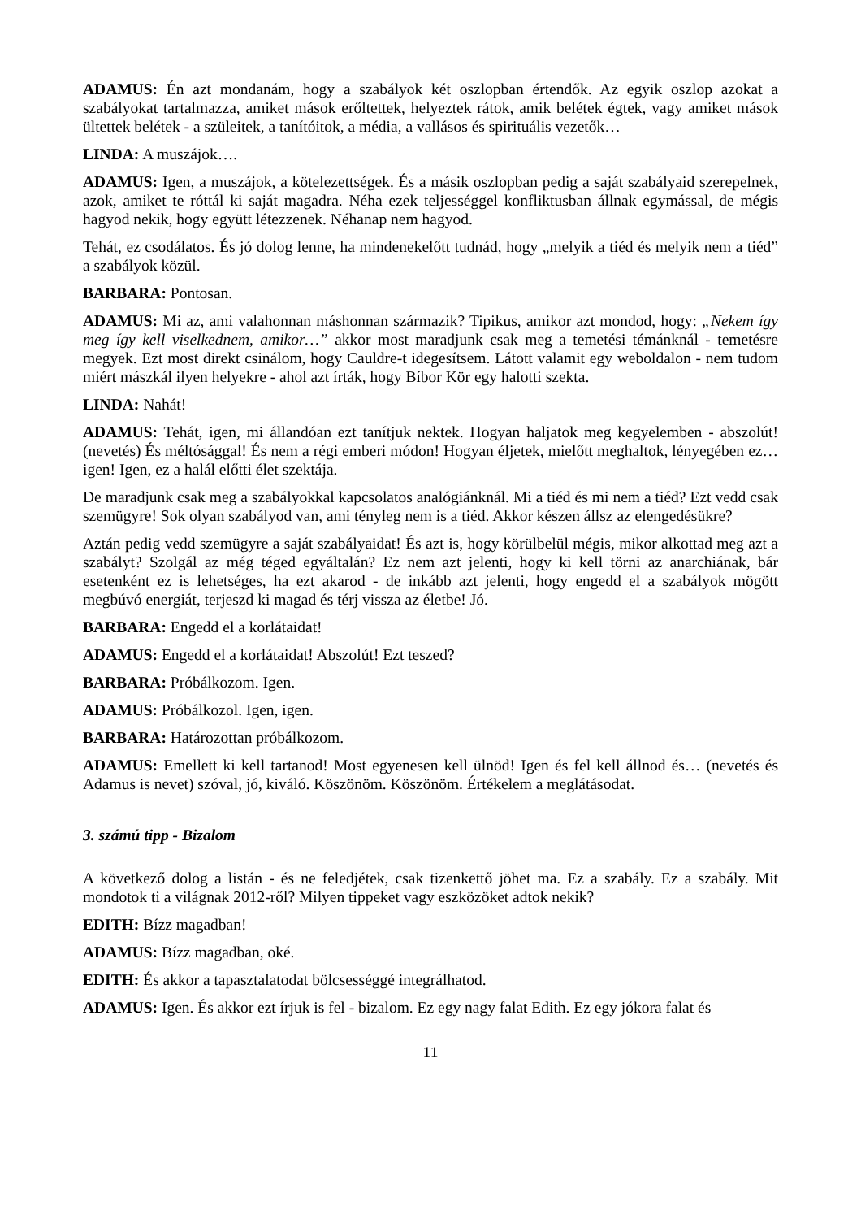ADAMUS: Én azt mondanám, hogy a szabályok két oszlopban értendők. Az egyik oszlop azokat a szabályokat tartalmazza, amiket mások erőltettek, helyeztek rátok, amik belétek égtek, vagy amiket mások ültettek belétek - a szüleitek, a tanítóitok, a média, a vallásos és spirituális vezetők…
LINDA: A muszájok….
ADAMUS: Igen, a muszájok, a kötelezettségek. És a másik oszlopban pedig a saját szabályaid szerepelnek, azok, amiket te róttál ki saját magadra. Néha ezek teljességgel konfliktusban állnak egymással, de mégis hagyod nekik, hogy együtt létezzenek. Néhanap nem hagyod.
Tehát, ez csodálatos. És jó dolog lenne, ha mindenekelőtt tudnád, hogy „melyik a tiéd és melyik nem a tiéd” a szabályok közül.
BARBARA: Pontosan.
ADAMUS: Mi az, ami valahonnan máshonnan származik? Tipikus, amikor azt mondod, hogy: „Nekem így meg így kell viselkednem, amikor…” akkor most maradjunk csak meg a temetési témánknál - temetésre megyek. Ezt most direkt csinálom, hogy Cauldre-t idegesítsem. Látott valamit egy weboldalon - nem tudom miért mászkál ilyen helyekre - ahol azt írták, hogy Bíbor Kör egy halotti szekta.
LINDA: Nahát!
ADAMUS: Tehát, igen, mi állandóan ezt tanítjuk nektek. Hogyan haljatok meg kegyelemben - abszolút! (nevetés) És méltósággal! És nem a régi emberi módon! Hogyan éljetek, mielőtt meghaltok, lényegében ez…igen! Igen, ez a halál előtti élet szektája.
De maradjunk csak meg a szabályokkal kapcsolatos analógiánknál. Mi a tiéd és mi nem a tiéd? Ezt vedd csak szemügyre! Sok olyan szabályod van, ami tényleg nem is a tiéd. Akkor készen állsz az elengedésükre?
Aztán pedig vedd szemügyre a saját szabályaidat! És azt is, hogy körülbelül mégis, mikor alkottad meg azt a szabályt? Szolgál az még téged egyáltalán? Ez nem azt jelenti, hogy ki kell törni az anarchiának, bár esetenként ez is lehetséges, ha ezt akarod - de inkább azt jelenti, hogy engedd el a szabályok mögött megbúvó energiát, terjeszd ki magad és térj vissza az életbe! Jó.
BARBARA: Engedd el a korlátaidat!
ADAMUS: Engedd el a korlátaidat! Abszolút! Ezt teszed?
BARBARA: Próbálkozom. Igen.
ADAMUS: Próbálkozol. Igen, igen.
BARBARA: Határozottan próbálkozom.
ADAMUS: Emellett ki kell tartanod! Most egyenesen kell ülnöd! Igen és fel kell állnod és… (nevetés és Adamus is nevet) szóval, jó, kiváló. Köszönöm. Köszönöm. Értékelem a meglátásodat.
3. számú tipp - Bizalom
A következő dolog a listán - és ne feledjétek, csak tizenkettő jöhet ma. Ez a szabály. Ez a szabály. Mit mondotok ti a világnak 2012-ről? Milyen tippeket vagy eszközöket adtok nekik?
EDITH: Bízz magadban!
ADAMUS: Bízz magadban, oké.
EDITH: És akkor a tapasztalatodat bölcsességgé integrálhatod.
ADAMUS: Igen. És akkor ezt írjuk is fel - bizalom. Ez egy nagy falat Edith. Ez egy jókora falat és
11